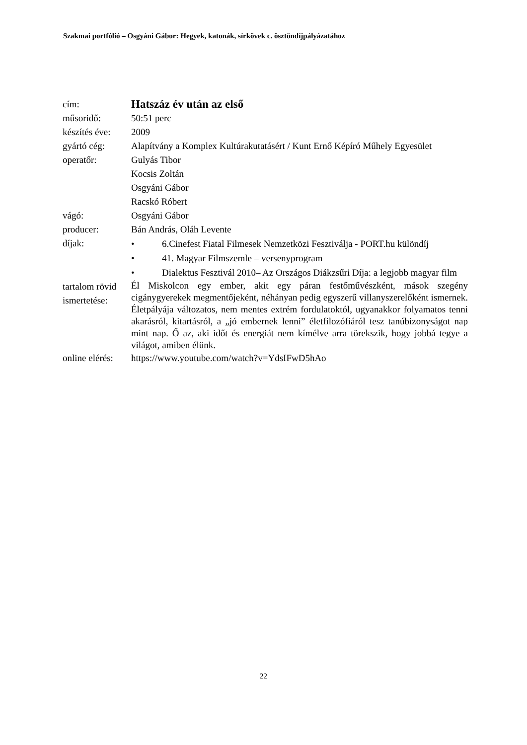Szakmai portfólió – Osgyáni Gábor: Hegyek, katonák, sírkövek c. ösztöndíjpályázatához
| cím: | Hatszáz év után az első |
| műsoridő: | 50:51 perc |
| készítés éve: | 2009 |
| gyártó cég: | Alapítvány a Komplex Kultúrakutatásért / Kunt Ernő Képíró Műhely Egyesület |
| operatőr: | Gulyás Tibor Kocsis Zoltán Osgyáni Gábor Racskó Róbert |
| vágó: | Osgyáni Gábor |
| producer: | Bán András, Oláh Levente |
| díjak: | • 6.Cinefest Fiatal Filmesek Nemzetközi Fesztiválja - PORT.hu különdíj • 41. Magyar Filmszemle – versenyprogram • Dialektus Fesztivál 2010– Az Országos Diákzsűri Díja: a legjobb magyar film |
| tartalom rövid ismertetése: | Él Miskolcon egy ember, akit egy páran festőművészként, mások szegény cigánygyerekek megmentőjeként, néhányan pedig egyszerű villanyszerelőként ismernek. Életpályája változatos, nem mentes extrém fordulatoktól, ugyanakkor folyamatos tenni akarásról, kitartásról, a „jó embernek lenni” életfilozófiáról tesz tanúbizonyságot nap mint nap. Ő az, aki időt és energiát nem kímélve arra törekszik, hogy jobbá tegye a világot, amiben élünk. |
| online elérés: | https://www.youtube.com/watch?v=YdsIFwD5hAo |
22